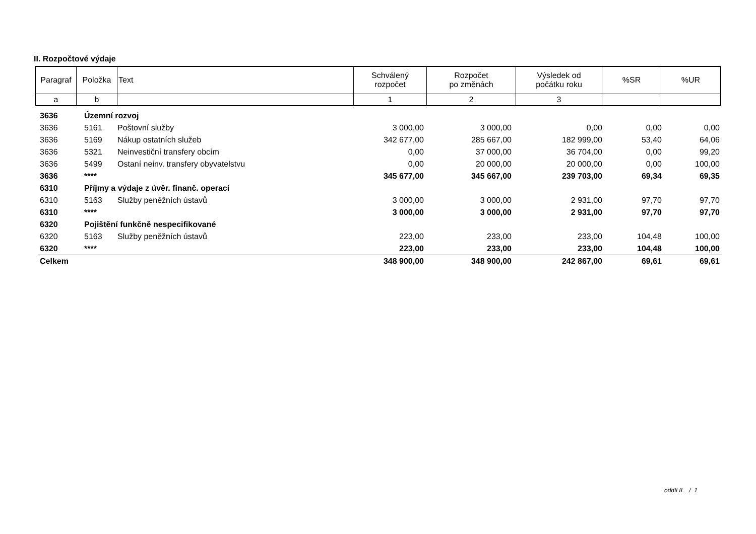II. Rozpočtové výdaje
| Paragraf | Položka | Text | Schválený rozpočet | Rozpočet po změnách | Výsledek od počátku roku | %SR | %UR |
| a | b | | 1 | 2 | 3 | | |
| 3636 | Územní rozvoj | | | | | | |
| 3636 | 5161 | Poštovní služby | 3 000,00 | 3 000,00 | 0,00 | 0,00 | 0,00 |
| 3636 | 5169 | Nákup ostatních služeb | 342 677,00 | 285 667,00 | 182 999,00 | 53,40 | 64,06 |
| 3636 | 5321 | Neinvestiční transfery obcím | 0,00 | 37 000,00 | 36 704,00 | 0,00 | 99,20 |
| 3636 | 5499 | Ostaní neinv. transfery obyvatelstvu | 0,00 | 20 000,00 | 20 000,00 | 0,00 | 100,00 |
| 3636 | **** | | 345 677,00 | 345 667,00 | 239 703,00 | 69,34 | 69,35 |
| 6310 | Příjmy a výdaje z úvěr. finanč. operací | | | | | | |
| 6310 | 5163 | Služby peněžních ústavů | 3 000,00 | 3 000,00 | 2 931,00 | 97,70 | 97,70 |
| 6310 | **** | | 3 000,00 | 3 000,00 | 2 931,00 | 97,70 | 97,70 |
| 6320 | Pojištění funkčně nespecifikované | | | | | | |
| 6320 | 5163 | Služby peněžních ústavů | 223,00 | 233,00 | 233,00 | 104,48 | 100,00 |
| 6320 | **** | | 223,00 | 233,00 | 233,00 | 104,48 | 100,00 |
| Celkem | | | 348 900,00 | 348 900,00 | 242 867,00 | 69,61 | 69,61 |
oddíl II. / 1